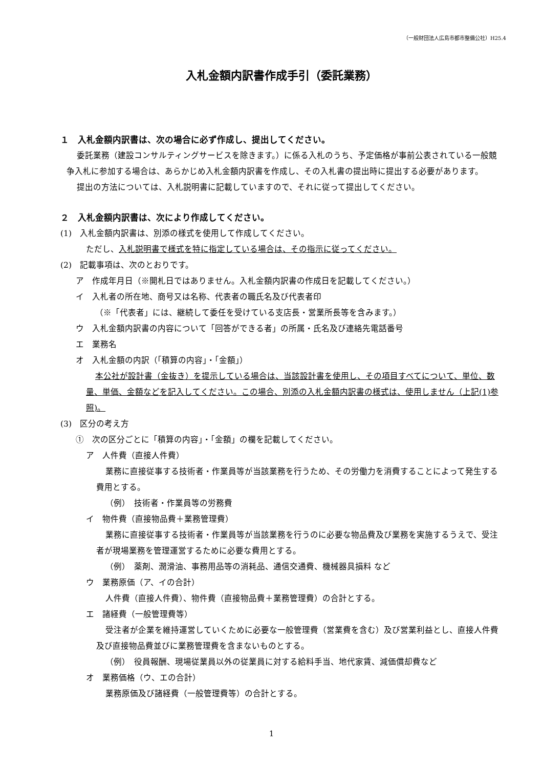（一般財団法人広島市都市整備公社）H25.4
入札金額内訳書作成手引（委託業務）
１　入札金額内訳書は、次の場合に必ず作成し、提出してください。
委託業務（建設コンサルティングサービスを除きます。）に係る入札のうち、予定価格が事前公表されている一般競争入札に参加する場合は、あらかじめ入札金額内訳書を作成し、その入札書の提出時に提出する必要があります。
提出の方法については、入札説明書に記載していますので、それに従って提出してください。
２　入札金額内訳書は、次により作成してください。
(1)　入札金額内訳書は、別添の様式を使用して作成してください。
ただし、入札説明書で様式を特に指定している場合は、その指示に従ってください。
(2)　記載事項は、次のとおりです。
ア　作成年月日（※開札日ではありません。入札金額内訳書の作成日を記載してください。）
イ　入札者の所在地、商号又は名称、代表者の職氏名及び代表者印
（※「代表者」には、継続して委任を受けている支店長・営業所長等を含みます。）
ウ　入札金額内訳書の内容について「回答ができる者」の所属・氏名及び連絡先電話番号
エ　業務名
オ　入札金額の内訳（「積算の内容」・「金額」）
本公社が設計書（金抜き）を提示している場合は、当該設計書を使用し、その項目すべてについて、単位、数量、単価、金額などを記入してください。この場合、別添の入札金額内訳書の様式は、使用しません（上記(1)参照)。
(3)　区分の考え方
①　次の区分ごとに「積算の内容」・「金額」の欄を記載してください。
ア　人件費（直接人件費）
業務に直接従事する技術者・作業員等が当該業務を行うため、その労働力を消費することによって発生する費用とする。
（例）　技術者・作業員等の労務費
イ　物件費（直接物品費＋業務管理費）
業務に直接従事する技術者・作業員等が当該業務を行うのに必要な物品費及び業務を実施するうえで、受注者が現場業務を管理運営するために必要な費用とする。
（例）　薬剤、潤滑油、事務用品等の消耗品、通信交通費、機械器具損料 など
ウ　業務原価（ア、イの合計）
人件費（直接人件費）、物件費（直接物品費＋業務管理費）の合計とする。
エ　諸経費（一般管理費等）
受注者が企業を維持運営していくために必要な一般管理費（営業費を含む）及び営業利益とし、直接人件費及び直接物品費並びに業務管理費を含まないものとする。
（例）　役員報酬、現場従業員以外の従業員に対する給料手当、地代家賃、減価償却費など
オ　業務価格（ウ、エの合計）
業務原価及び諸経費（一般管理費等）の合計とする。
1